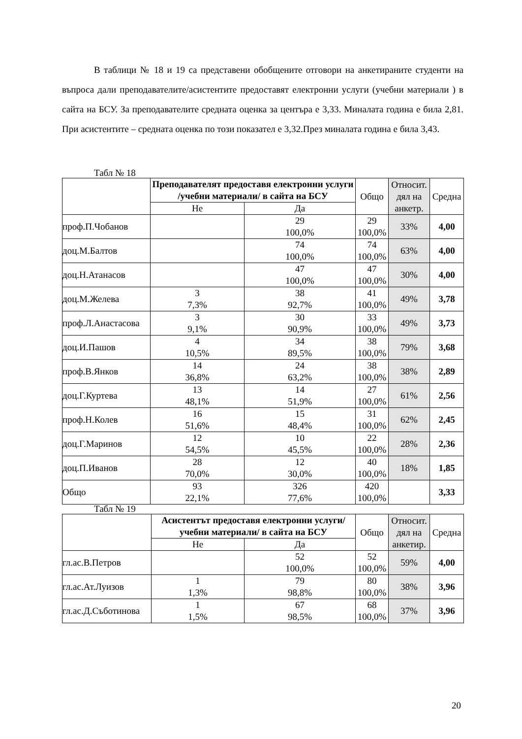В таблици № 18 и 19 са представени обобщените отговори на анкетираните студенти на въпроса дали преподавателите/асистентите предоставят електронни услуги (учебни материали ) в сайта на БСУ. За преподавателите средната оценка за центъра е 3,33. Миналата година е била 2,81. При асистентите – средната оценка по този показател е 3,32.През миналата година е била 3,43.
Табл № 18
| | Преподавателят предоставя електронни услуги /учебни материали/ в сайта на БСУ | | Общо | Относит. дял на анкетр. | Средна |
| | Не | Да | | | |
| проф.П.Чобанов | | 29 100,0% | 29 100,0% | 33% | 4,00 |
| доц.М.Балтов | | 74 100,0% | 74 100,0% | 63% | 4,00 |
| доц.Н.Атанасов | | 47 100,0% | 47 100,0% | 30% | 4,00 |
| доц.М.Желева | 3 7,3% | 38 92,7% | 41 100,0% | 49% | 3,78 |
| проф.Л.Анастасова | 3 9,1% | 30 90,9% | 33 100,0% | 49% | 3,73 |
| доц.И.Пашов | 4 10,5% | 34 89,5% | 38 100,0% | 79% | 3,68 |
| проф.В.Янков | 14 36,8% | 24 63,2% | 38 100,0% | 38% | 2,89 |
| доц.Г.Куртева | 13 48,1% | 14 51,9% | 27 100,0% | 61% | 2,56 |
| проф.Н.Колев | 16 51,6% | 15 48,4% | 31 100,0% | 62% | 2,45 |
| доц.Г.Маринов | 12 54,5% | 10 45,5% | 22 100,0% | 28% | 2,36 |
| доц.П.Иванов | 28 70,0% | 12 30,0% | 40 100,0% | 18% | 1,85 |
| Общо | 93 22,1% | 326 77,6% | 420 100,0% | | 3,33 |
Табл № 19
| | Асистентът предоставя електронни услуги/учебни материали/ в сайта на БСУ | | Общо | Относит. дял на анкетир. | Средна |
| | Не | Да | | | |
| гл.ас.В.Петров | | 52 100,0% | 52 100,0% | 59% | 4,00 |
| гл.ас.Ат.Луизов | 1 1,3% | 79 98,8% | 80 100,0% | 38% | 3,96 |
| гл.ас.Д.Съботинова | 1 1,5% | 67 98,5% | 68 100,0% | 37% | 3,96 |
20